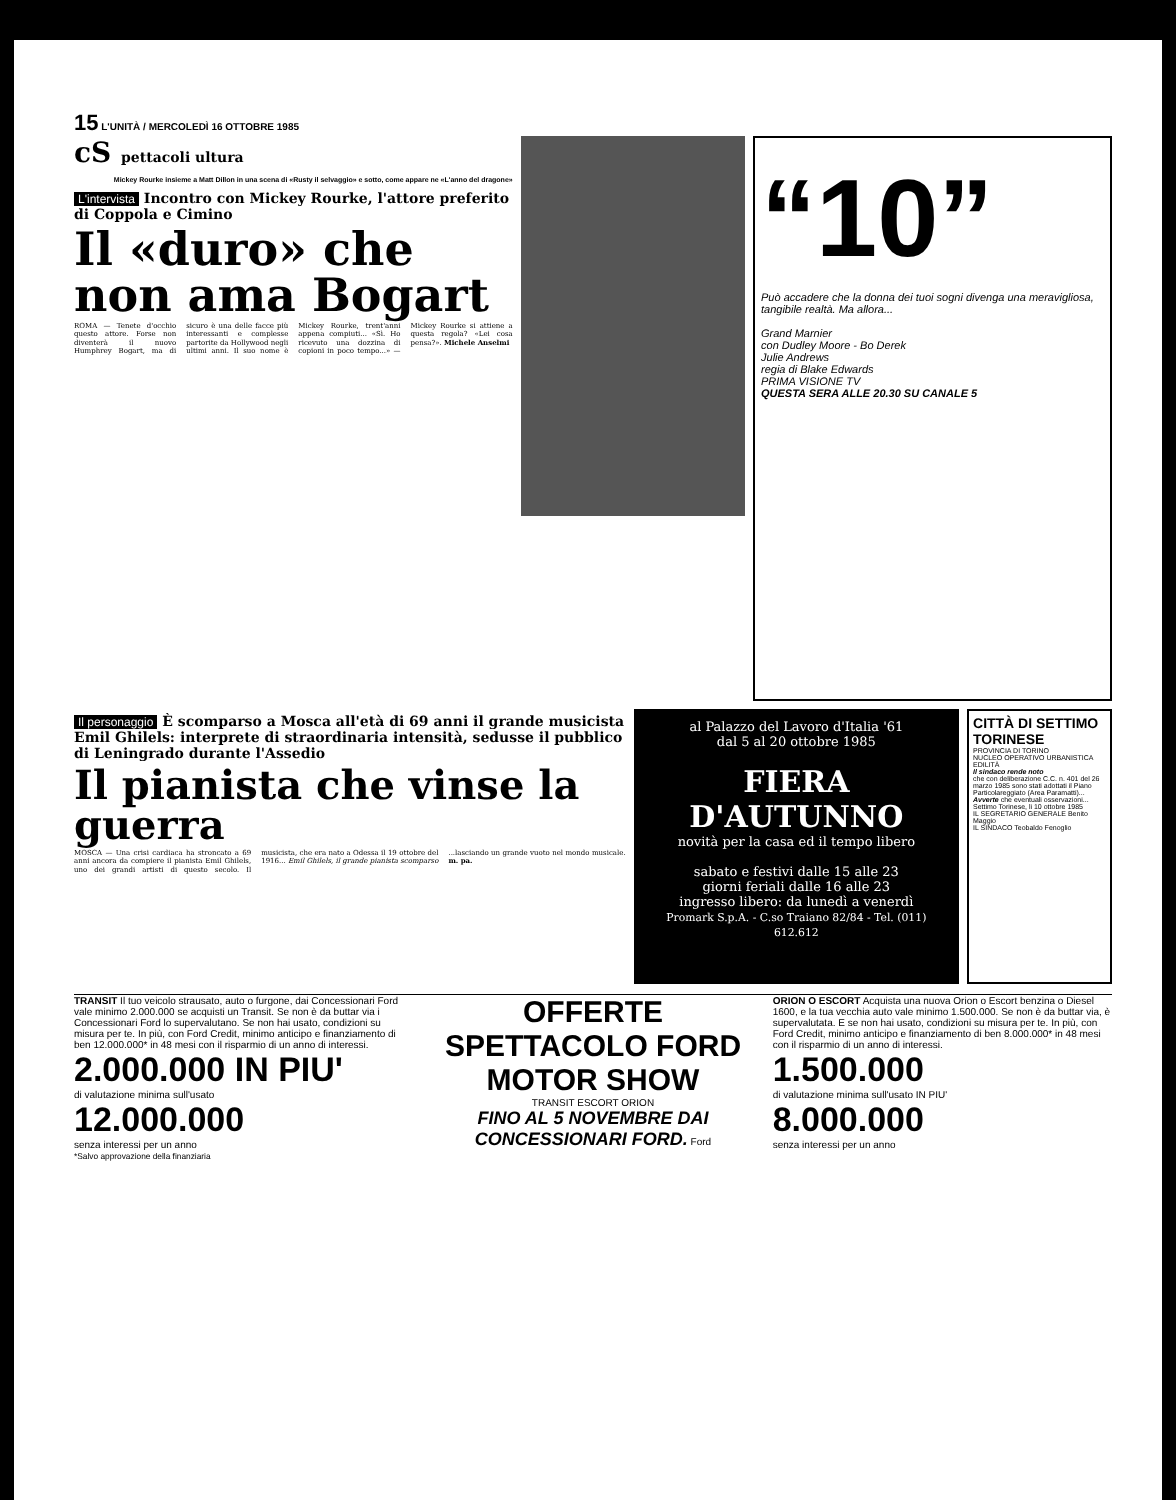15 L'UNITÀ / MERCOLEDÌ 16 OTTOBRE 1985
cS pettacoli ultura
Mickey Rourke insieme a Matt Dillon in una scena di «Rusty il selvaggio» e sotto, come appare ne «L'anno del dragone»
L'intervista Incontro con Mickey Rourke, l'attore preferito di Coppola e Cimino
Il «duro» che non ama Bogart
ROMA — Tenete d'occhio questo attore. Forse non diventerà il nuovo Humphrey Bogart, ma di sicuro è una delle facce più interessanti e complesse partorite da Hollywood negli ultimi anni. Il suo nome è Mickey Rourke, trent'anni appena compiuti... «Sì. Ho ricevuto una dozzina di copioni in poco tempo...» — Mickey Rourke si attiene a questa regola? «Lei cosa pensa?». Michele Anselmi
“10”
Può accadere che la donna dei tuoi sogni divenga una meravigliosa, tangibile realtà. Ma allora...
Grand Marnier
con Dudley Moore - Bo Derek
Julie Andrews
regia di Blake Edwards
PRIMA VISIONE TV
QUESTA SERA ALLE 20.30 SU CANALE 5
Il personaggio È scomparso a Mosca all'età di 69 anni il grande musicista Emil Ghilels: interprete di straordinaria intensità, sedusse il pubblico di Leningrado durante l'Assedio
Il pianista che vinse la guerra
MOSCA — Una crisi cardiaca ha stroncato a 69 anni ancora da compiere il pianista Emil Ghilels, uno dei grandi artisti di questo secolo. Il musicista, che era nato a Odessa il 19 ottobre del 1916... Emil Ghilels, il grande pianista scomparso ...lasciando un grande vuoto nel mondo musicale. m. pa.
al Palazzo del Lavoro d'Italia '61
dal 5 al 20 ottobre 1985
FIERA D'AUTUNNO
novità per la casa ed il tempo libero
sabato e festivi dalle 15 alle 23
giorni feriali dalle 16 alle 23
ingresso libero: da lunedì a venerdì
Promark S.p.A. - C.so Traiano 82/84 - Tel. (011) 612.612
CITTÀ DI SETTIMO TORINESE
PROVINCIA DI TORINO
NUCLEO OPERATIVO URBANISTICA EDILITÀ
Il sindaco rende noto
che con deliberazione C.C. n. 401 del 26 marzo 1985 sono stati adottati il Piano Particolareggiato (Area Paramatti)... Avverte che eventuali osservazioni... Settimo Torinese, li 10 ottobre 1985
IL SEGRETARIO GENERALE Benito Maggio
IL SINDACO Teobaldo Fenoglio
TRANSIT Il tuo veicolo strausato, auto o furgone, dai Concessionari Ford vale minimo 2.000.000 se acquisti un Transit. Se non è da buttar via i Concessionari Ford lo supervalutano. Se non hai usato, condizioni su misura per te. In più, con Ford Credit, minimo anticipo e finanziamento di ben 12.000.000* in 48 mesi con il risparmio di un anno di interessi.
2.000.000 IN PIU'
di valutazione minima sull'usato
12.000.000
senza interessi per un anno
*Salvo approvazione della finanziaria
OFFERTE SPETTACOLO FORD MOTOR SHOW
TRANSIT ESCORT ORION
FINO AL 5 NOVEMBRE DAI CONCESSIONARI FORD. Ford
ORION O ESCORT Acquista una nuova Orion o Escort benzina o Diesel 1600, e la tua vecchia auto vale minimo 1.500.000. Se non è da buttar via, è supervalutata. E se non hai usato, condizioni su misura per te. In più, con Ford Credit, minimo anticipo e finanziamento di ben 8.000.000* in 48 mesi con il risparmio di un anno di interessi.
1.500.000
di valutazione minima sull'usato IN PIU'
8.000.000
senza interessi per un anno